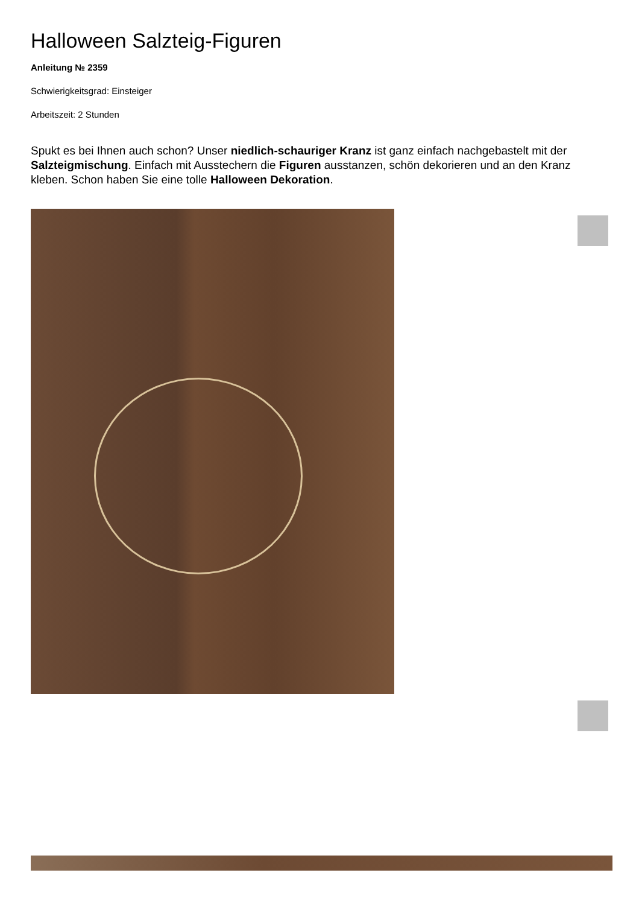Halloween Salzteig-Figuren
Anleitung № 2359
Schwierigkeitsgrad: Einsteiger
Arbeitszeit: 2 Stunden
Spukt es bei Ihnen auch schon? Unser niedlich-schauriger Kranz ist ganz einfach nachgebastelt mit der Salzteigmischung. Einfach mit Ausstechern die Figuren ausstanzen, schön dekorieren und an den Kranz kleben. Schon haben Sie eine tolle Halloween Dekoration.